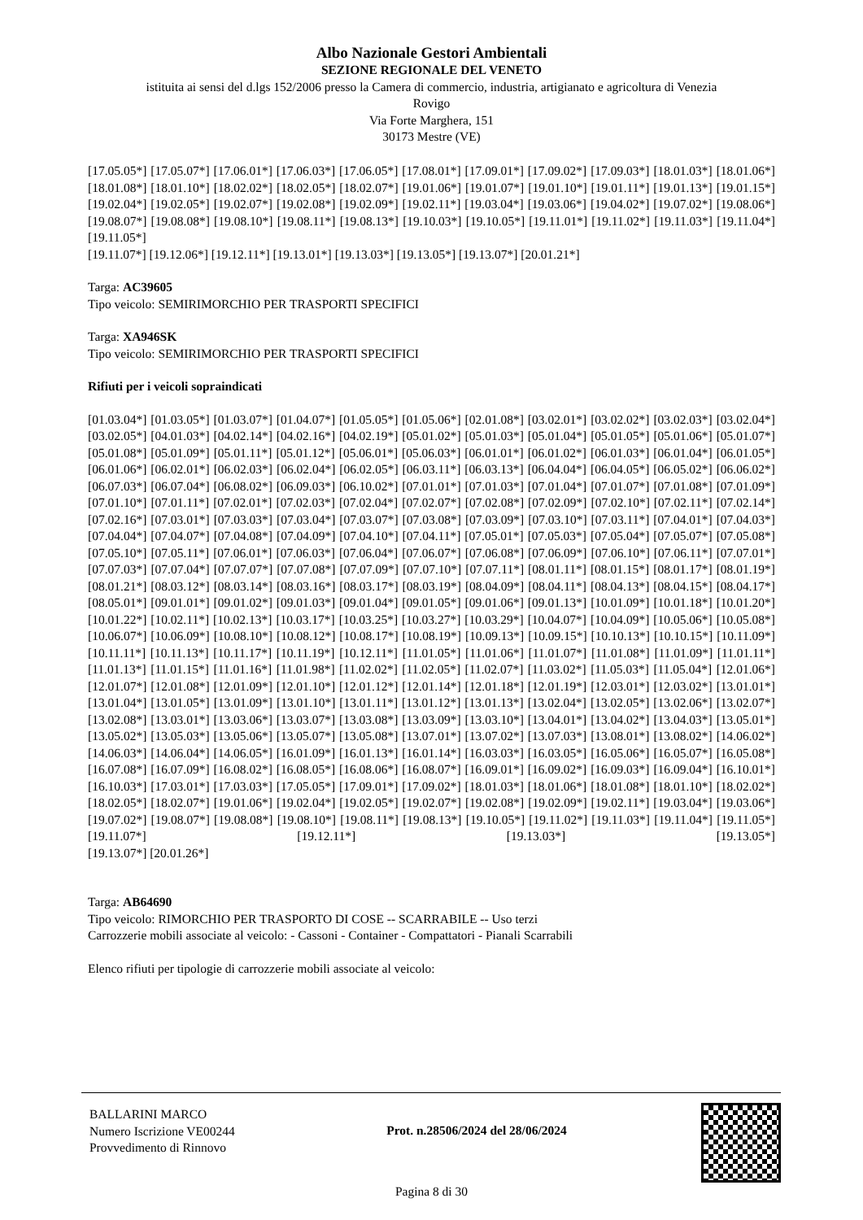Albo Nazionale Gestori Ambientali
SEZIONE REGIONALE DEL VENETO
istituita ai sensi del d.lgs 152/2006 presso la Camera di commercio, industria, artigianato e agricoltura di Venezia
Rovigo
Via Forte Marghera, 151
30173 Mestre (VE)
[17.05.05*] [17.05.07*] [17.06.01*] [17.06.03*] [17.06.05*] [17.08.01*] [17.09.01*] [17.09.02*] [17.09.03*] [18.01.03*] [18.01.06*] [18.01.08*] [18.01.10*] [18.02.02*] [18.02.05*] [18.02.07*] [19.01.06*] [19.01.07*] [19.01.10*] [19.01.11*] [19.01.13*] [19.01.15*] [19.02.04*] [19.02.05*] [19.02.07*] [19.02.08*] [19.02.09*] [19.02.11*] [19.03.04*] [19.03.06*] [19.04.02*] [19.07.02*] [19.08.06*] [19.08.07*] [19.08.08*] [19.08.10*] [19.08.11*] [19.08.13*] [19.10.03*] [19.10.05*] [19.11.01*] [19.11.02*] [19.11.03*] [19.11.04*] [19.11.05*]
[19.11.07*] [19.12.06*] [19.12.11*] [19.13.01*] [19.13.03*] [19.13.05*] [19.13.07*] [20.01.21*]
Targa: AC39605
Tipo veicolo: SEMIRIMORCHIO PER TRASPORTI SPECIFICI
Targa: XA946SK
Tipo veicolo: SEMIRIMORCHIO PER TRASPORTI SPECIFICI
Rifiuti per i veicoli sopraindicati
[01.03.04*] [01.03.05*] [01.03.07*] [01.04.07*] [01.05.05*] [01.05.06*] [02.01.08*] [03.02.01*] [03.02.02*] [03.02.03*] [03.02.04*] [03.02.05*] [04.01.03*] [04.02.14*] [04.02.16*] [04.02.19*] [05.01.02*] [05.01.03*] [05.01.04*] [05.01.05*] [05.01.06*] [05.01.07*] [05.01.08*] [05.01.09*] [05.01.11*] [05.01.12*] [05.06.01*] [05.06.03*] [06.01.01*] [06.01.02*] [06.01.03*] [06.01.04*] [06.01.05*] [06.01.06*] [06.02.01*] [06.02.03*] [06.02.04*] [06.02.05*] [06.03.11*] [06.03.13*] [06.04.04*] [06.04.05*] [06.05.02*] [06.06.02*] [06.07.03*] [06.07.04*] [06.08.02*] [06.09.03*] [06.10.02*] [07.01.01*] [07.01.03*] [07.01.04*] [07.01.07*] [07.01.08*] [07.01.09*] [07.01.10*] [07.01.11*] [07.02.01*] [07.02.03*] [07.02.04*] [07.02.07*] [07.02.08*] [07.02.09*] [07.02.10*] [07.02.11*] [07.02.14*] [07.02.16*] [07.03.01*] [07.03.03*] [07.03.04*] [07.03.07*] [07.03.08*] [07.03.09*] [07.03.10*] [07.03.11*] [07.04.01*] [07.04.03*] [07.04.04*] [07.04.07*] [07.04.08*] [07.04.09*] [07.04.10*] [07.04.11*] [07.05.01*] [07.05.03*] [07.05.04*] [07.05.07*] [07.05.08*] [07.05.10*] [07.05.11*] [07.06.01*] [07.06.03*] [07.06.04*] [07.06.07*] [07.06.08*] [07.06.09*] [07.06.10*] [07.06.11*] [07.07.01*] [07.07.03*] [07.07.04*] [07.07.07*] [07.07.08*] [07.07.09*] [07.07.10*] [07.07.11*] [08.01.11*] [08.01.15*] [08.01.17*] [08.01.19*] [08.01.21*] [08.03.12*] [08.03.14*] [08.03.16*] [08.03.17*] [08.03.19*] [08.04.09*] [08.04.11*] [08.04.13*] [08.04.15*] [08.04.17*] [08.05.01*] [09.01.01*] [09.01.02*] [09.01.03*] [09.01.04*] [09.01.05*] [09.01.06*] [09.01.13*] [10.01.09*] [10.01.18*] [10.01.20*] [10.01.22*] [10.02.11*] [10.02.13*] [10.03.17*] [10.03.25*] [10.03.27*] [10.03.29*] [10.04.07*] [10.04.09*] [10.05.06*] [10.05.08*] [10.06.07*] [10.06.09*] [10.08.10*] [10.08.12*] [10.08.17*] [10.08.19*] [10.09.13*] [10.09.15*] [10.10.13*] [10.10.15*] [10.11.09*] [10.11.11*] [10.11.13*] [10.11.17*] [10.11.19*] [10.12.11*] [11.01.05*] [11.01.06*] [11.01.07*] [11.01.08*] [11.01.09*] [11.01.11*] [11.01.13*] [11.01.15*] [11.01.16*] [11.01.98*] [11.02.02*] [11.02.05*] [11.02.07*] [11.03.02*] [11.05.03*] [11.05.04*] [12.01.06*] [12.01.07*] [12.01.08*] [12.01.09*] [12.01.10*] [12.01.12*] [12.01.14*] [12.01.18*] [12.01.19*] [12.03.01*] [12.03.02*] [13.01.01*] [13.01.04*] [13.01.05*] [13.01.09*] [13.01.10*] [13.01.11*] [13.01.12*] [13.01.13*] [13.02.04*] [13.02.05*] [13.02.06*] [13.02.07*] [13.02.08*] [13.03.01*] [13.03.06*] [13.03.07*] [13.03.08*] [13.03.09*] [13.03.10*] [13.04.01*] [13.04.02*] [13.04.03*] [13.05.01*] [13.05.02*] [13.05.03*] [13.05.06*] [13.05.07*] [13.05.08*] [13.07.01*] [13.07.02*] [13.07.03*] [13.08.01*] [13.08.02*] [14.06.02*] [14.06.03*] [14.06.04*] [14.06.05*] [16.01.09*] [16.01.13*] [16.01.14*] [16.03.03*] [16.03.05*] [16.05.06*] [16.05.07*] [16.05.08*] [16.07.08*] [16.07.09*] [16.08.02*] [16.08.05*] [16.08.06*] [16.08.07*] [16.09.01*] [16.09.02*] [16.09.03*] [16.09.04*] [16.10.01*] [16.10.03*] [17.03.01*] [17.03.03*] [17.05.05*] [17.09.01*] [17.09.02*] [18.01.03*] [18.01.06*] [18.01.08*] [18.01.10*] [18.02.02*] [18.02.05*] [18.02.07*] [19.01.06*] [19.02.04*] [19.02.05*] [19.02.07*] [19.02.08*] [19.02.09*] [19.02.11*] [19.03.04*] [19.03.06*] [19.07.02*] [19.08.07*] [19.08.08*] [19.08.10*] [19.08.11*] [19.08.13*] [19.10.05*] [19.11.02*] [19.11.03*] [19.11.04*] [19.11.05*] [19.11.07*] [19.12.11*] [19.13.03*] [19.13.05*]
[19.13.07*] [20.01.26*]
Targa: AB64690
Tipo veicolo: RIMORCHIO PER TRASPORTO DI COSE -- SCARRABILE -- Uso terzi
Carrozzerie mobili associate al veicolo: - Cassoni - Container - Compattatori - Pianali Scarrabili
Elenco rifiuti per tipologie di carrozzerie mobili associate al veicolo:
BALLARINI MARCO
Numero Iscrizione VE00244
Provvedimento di Rinnovo
Prot. n.28506/2024 del 28/06/2024
Pagina 8 di 30